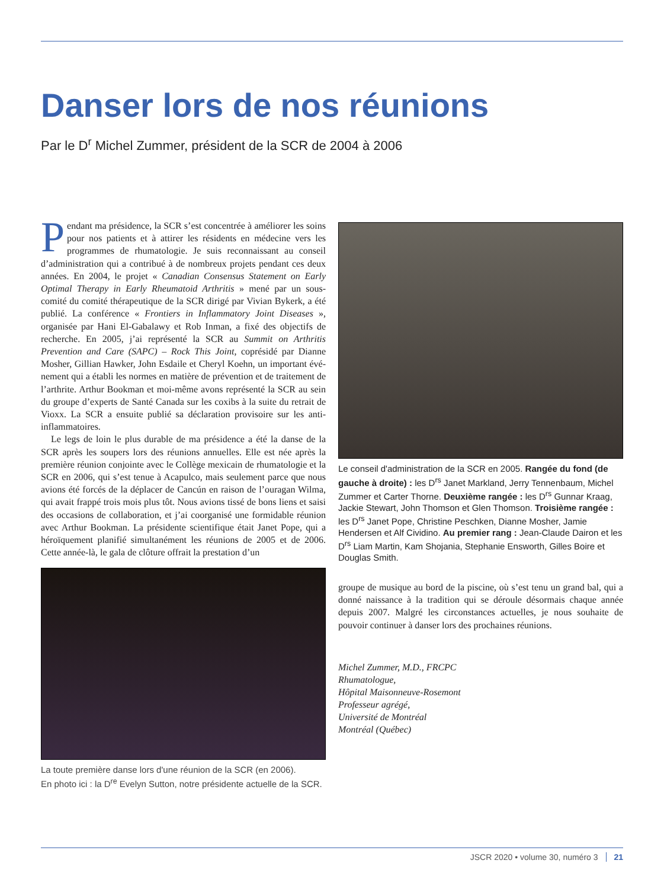Danser lors de nos réunions
Par le D<sup>r</sup> Michel Zummer, président de la SCR de 2004 à 2006
Pendant ma présidence, la SCR s’est concentrée à amélio­rer les soins pour nos patients et à attirer les résidents en médecine vers les programmes de rhumatologie. Je suis reconnaissant au conseil d’administration qui a contribué à de nombreux projets pendant ces deux années. En 2004, le projet « Canadian Consensus Statement on Early Optimal Therapy in Early Rheumatoid Arthritis » mené par un sous-comité du comité thé­rapeutique de la SCR dirigé par Vivian Bykerk, a été publié. La conférence « Frontiers in Inflammatory Joint Diseases », organisée par Hani El-Gabalawy et Rob Inman, a fixé des objectifs de recherche. En 2005, j’ai représenté la SCR au Summit on Arthritis Prevention and Care (SAPC) – Rock This Joint, coprésidé par Dianne Mosher, Gillian Hawker, John Esdaile et Cheryl Koehn, un important évé­nement qui a établi les normes en matière de prévention et de traitement de l’arthrite. Arthur Bookman et moi-même avons représenté la SCR au sein du groupe d’experts de Santé Canada sur les coxibs à la suite du retrait de Vioxx. La SCR a ensuite publié sa déclaration provisoire sur les anti-inflammatoires.
Le legs de loin le plus durable de ma présidence a été la danse de la SCR après les soupers lors des réunions annuelles. Elle est née après la première réunion conjointe avec le Collège mexicain de rhumatologie et la SCR en 2006, qui s’est tenue à Acapulco, mais seulement parce que nous avions été forcés de la déplacer de Cancún en raison de l’ouragan Wilma, qui avait frappé trois mois plus tôt. Nous avions tissé de bons liens et saisi des occasions de collaboration, et j’ai coorganisé une formidable réunion avec Arthur Bookman. La présidente scientifique était Janet Pope, qui a héroïquement planifié simultanément les réunions de 2005 et de 2006. Cette année-là, le gala de clôture offrait la prestation d’un
La toute première danse lors d'une réunion de la SCR (en 2006).
En photo ici : la D<sup>re</sup> Evelyn Sutton, notre présidente actuelle de la SCR.
Le conseil d'administration de la SCR en 2005. Rangée du fond (de gauche à droite) : les D<sup>rs</sup> Janet Markland, Jerry Tennenbaum, Michel Zummer et Carter Thorne. Deuxième rangée : les D<sup>rs</sup> Gunnar Kraag, Jackie Stewart, John Thomson et Glen Thomson. Troisième rangée : les D<sup>rs</sup> Janet Pope, Christine Peschken, Dianne Mosher, Jamie Hendersen et Alf Cividino. Au premier rang : Jean-Claude Dairon et les D<sup>rs</sup> Liam Martin, Kam Shojania, Stephanie Ensworth, Gilles Boire et Douglas Smith.
groupe de musique au bord de la piscine, où s’est tenu un grand bal, qui a donné naissance à la tradition qui se déroule désormais chaque année depuis 2007. Malgré les circonstances actuelles, je nous souhaite de pouvoir continuer à danser lors des prochaines réunions.
Michel Zummer, M.D., FRCPC
Rhumatologue,
Hôpital Maisonneuve-Rosemont
Professeur agrégé,
Université de Montréal
Montréal (Québec)
JSCR 2020 • volume 30, numéro 3 21